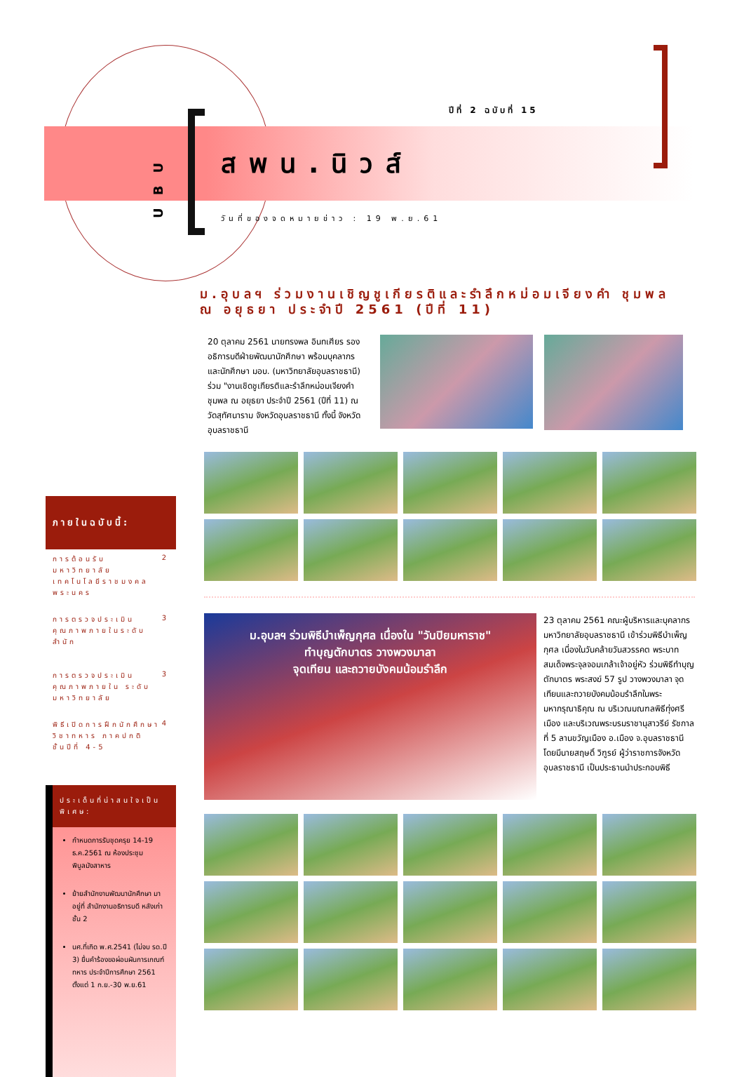ปีที่ 2 ฉบับที่ 15
UBU
สพน.นิวส์
วันที่ของจดหมายข่าว : 19 พ.ย.61
ม.อุบลฯ ร่วมงานเชิญชูเกียรติและรำลึกหม่อมเจียงคำ ชุมพล ณ อยุธยา ประจำปี 2561 (ปีที่ 11)
ภายในฉบับนี้:
การต้อนรับ มหาวิทยาลัยเทคโนโลยีราชมงคลพระนคร 2
การตรวจประเมินคุณภาพภายในระดับสำนัก 3
การตรวจประเมินคุณภาพภายใน ระดับมหาวิทยาลัย 3
พิธีเปิดการฝึกนักศึกษาวิชาทหาร ภาคปกติ ชั้นปีที่ 4-5 4
ประเด็นที่น่าสนใจเป็นพิเศษ:
กำหนดการรับชุดครุย 14-19 ธ.ค.2561 ณ ห้องประชุมพิบูลมังสาหาร
ย้ายสำนักงานพัฒนานักศึกษา มาอยู่ที่ สำนักงานอธิการบดี หลังเก่า ชั้น 2
นศ.ที่เกิด พ.ศ.2541 (ไม่จบ รด.ปี 3) ยื่นคำร้องขอผ่อนผันการเกณฑ์ทหาร ประจำปีการศึกษา 2561 ตั้งแต่ 1 ก.ย.-30 พ.ย.61
20 ตุลาคม 2561 นายทรงพล อินทเศียร รองอธิการบดีฝ่ายพัฒนานักศึกษา พร้อมบุคลากร และนักศึกษา มอบ. (มหาวิทยาลัยอุบลราชธานี) ร่วม "งานเชิดชูเกียรติและรำลึกหม่อมเจียงคำ ชุมพล ณ อยุธยา ประจำปี 2561 (ปีที่ 11) ณ วัดสุทัศนาราม จังหวัดอุบลราชธานี ทั้งนี้ จังหวัดอุบลราชธานี
ม.อุบลฯ ร่วมพิธีบำเพ็ญกุศล เนื่องใน "วันปิยมหาราช"
ทำบุญตักบาตร วางพวงมาลา
จุดเทียน และถวายบังคมน้อมรำลึก
23 ตุลาคม 2561 คณะผู้บริหารและบุคลากร มหาวิทยาลัยอุบลราชธานี เข้าร่วมพิธีบำเพ็ญกุศล เนื่องในวันคล้ายวันสวรรคต พระบาทสมเด็จพระจุลจอมเกล้าเจ้าอยู่หัว ร่วมพิธีทำบุญตักบาตร พระสงฆ์ 57 รูป วางพวงมาลา จุดเทียนและถวายบังคมน้อมรำลึกในพระมหากรุณาธิคุณ ณ บริเวณมณฑลพิธีทุ่งศรีเมือง และบริเวณพระบรมราชานุสาวรีย์ รัชกาลที่ 5 ลานขวัญเมือง อ.เมือง จ.อุบลราชธานี โดยมีนายสฤษดิ์ วิฑูรย์ ผู้ว่าราชการจังหวัดอุบลราชธานี เป็นประธานนำประกอบพิธี